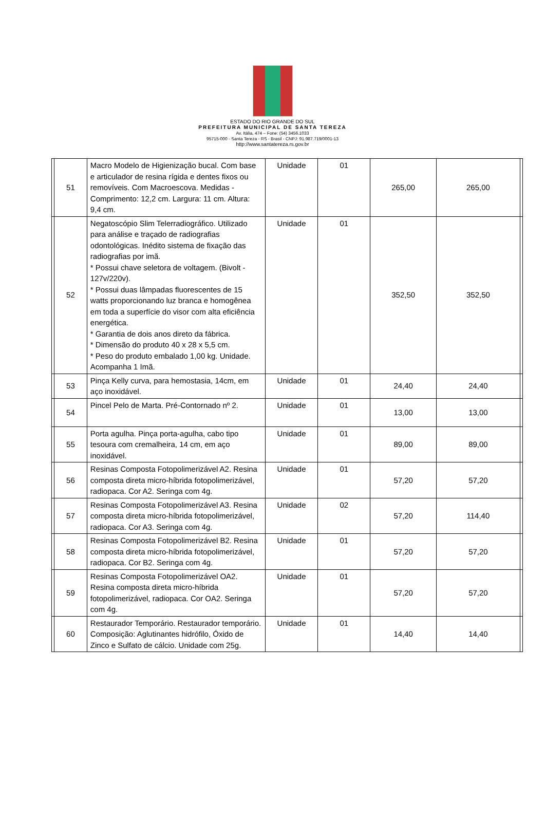ESTADO DO RIO GRANDE DO SUL
PREFEITURA MUNICIPAL DE SANTA TEREZA
Av. Itália, 474 – Fone: (54) 3456.1033
95715-000 - Santa Tereza - RS - Brasil - CNPJ: 91.987.719/0001-13
http://www.santatereza.rs.gov.br
| | 51 | Macro Modelo de Higienização bucal. Com base e articulador de resina rígida e dentes fixos ou removíveis. Com Macroescova. Medidas - Comprimento: 12,2 cm. Largura: 11 cm. Altura: 9,4 cm. | Unidade | 01 | 265,00 | 265,00 | |
| | 52 | Negatoscópio Slim Telerradiográfico. Utilizado para análise e traçado de radiografias odontológicas. Inédito sistema de fixação das radiografias por imã. * Possui chave seletora de voltagem. (Bivolt - 127v/220v). * Possui duas lâmpadas fluorescentes de 15 watts proporcionando luz branca e homogênea em toda a superfície do visor com alta eficiência energética. * Garantia de dois anos direto da fábrica. * Dimensão do produto 40 x 28 x 5,5 cm. * Peso do produto embalado 1,00 kg. Unidade. Acompanha 1 Imã. | Unidade | 01 | 352,50 | 352,50 | |
| | 53 | Pinça Kelly curva, para hemostasia, 14cm, em aço inoxidável. | Unidade | 01 | 24,40 | 24,40 | |
| | 54 | Pincel Pelo de Marta. Pré-Contornado nº 2. | Unidade | 01 | 13,00 | 13,00 | |
| | 55 | Porta agulha. Pinça porta-agulha, cabo tipo tesoura com cremalheira, 14 cm, em aço inoxidável. | Unidade | 01 | 89,00 | 89,00 | |
| | 56 | Resinas Composta Fotopolimerizável A2. Resina composta direta micro-híbrida fotopolimerizável, radiopaca. Cor A2. Seringa com 4g. | Unidade | 01 | 57,20 | 57,20 | |
| | 57 | Resinas Composta Fotopolimerizável A3. Resina composta direta micro-híbrida fotopolimerizável, radiopaca. Cor A3. Seringa com 4g. | Unidade | 02 | 57,20 | 114,40 | |
| | 58 | Resinas Composta Fotopolimerizável B2. Resina composta direta micro-híbrida fotopolimerizável, radiopaca. Cor B2. Seringa com 4g. | Unidade | 01 | 57,20 | 57,20 | |
| | 59 | Resinas Composta Fotopolimerizável OA2. Resina composta direta micro-híbrida fotopolimerizável, radiopaca. Cor OA2. Seringa com 4g. | Unidade | 01 | 57,20 | 57,20 | |
| | 60 | Restaurador Temporário. Restaurador temporário. Composição: Aglutinantes hidrófilo, Óxido de Zinco e Sulfato de cálcio. Unidade com 25g. | Unidade | 01 | 14,40 | 14,40 | |